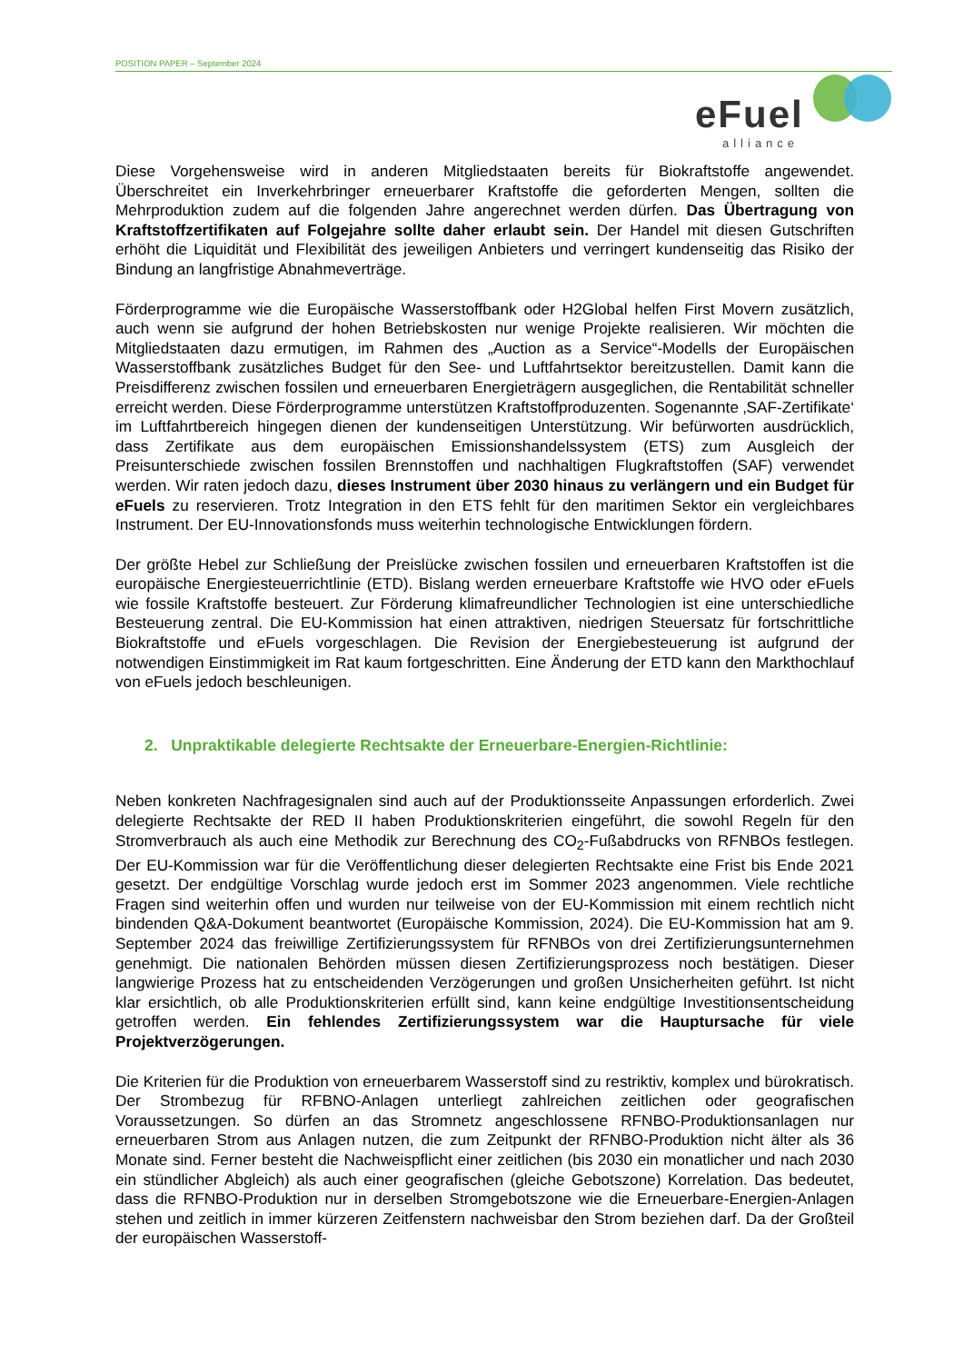POSITION PAPER – September 2024
eFuel
alliance
Diese Vorgehensweise wird in anderen Mitgliedstaaten bereits für Biokraftstoffe angewendet. Überschreitet ein Inverkehrbringer erneuerbarer Kraftstoffe die geforderten Mengen, sollten die Mehrproduktion zudem auf die folgenden Jahre angerechnet werden dürfen. Das Übertragung von Kraftstoffzertifikaten auf Folgejahre sollte daher erlaubt sein. Der Handel mit diesen Gutschriften erhöht die Liquidität und Flexibilität des jeweiligen Anbieters und verringert kundenseitig das Risiko der Bindung an langfristige Abnahmeverträge.
Förderprogramme wie die Europäische Wasserstoffbank oder H2Global helfen First Movern zusätzlich, auch wenn sie aufgrund der hohen Betriebskosten nur wenige Projekte realisieren. Wir möchten die Mitgliedstaaten dazu ermutigen, im Rahmen des „Auction as a Service“-Modells der Europäischen Wasserstoffbank zusätzliches Budget für den See- und Luftfahrtsektor bereitzustellen. Damit kann die Preisdifferenz zwischen fossilen und erneuerbaren Energieträgern ausgeglichen, die Rentabilität schneller erreicht werden. Diese Förderprogramme unterstützen Kraftstoffproduzenten. Sogenannte ‚SAF-Zertifikate‘ im Luftfahrtbereich hingegen dienen der kundenseitigen Unterstützung. Wir befürworten ausdrücklich, dass Zertifikate aus dem europäischen Emissionshandelssystem (ETS) zum Ausgleich der Preisunterschiede zwischen fossilen Brennstoffen und nachhaltigen Flugkraftstoffen (SAF) verwendet werden. Wir raten jedoch dazu, dieses Instrument über 2030 hinaus zu verlängern und ein Budget für eFuels zu reservieren. Trotz Integration in den ETS fehlt für den maritimen Sektor ein vergleichbares Instrument. Der EU-Innovationsfonds muss weiterhin technologische Entwicklungen fördern.
Der größte Hebel zur Schließung der Preislücke zwischen fossilen und erneuerbaren Kraftstoffen ist die europäische Energiesteuerrichtlinie (ETD). Bislang werden erneuerbare Kraftstoffe wie HVO oder eFuels wie fossile Kraftstoffe besteuert. Zur Förderung klimafreundlicher Technologien ist eine unterschiedliche Besteuerung zentral. Die EU-Kommission hat einen attraktiven, niedrigen Steuersatz für fortschrittliche Biokraftstoffe und eFuels vorgeschlagen. Die Revision der Energiebesteuerung ist aufgrund der notwendigen Einstimmigkeit im Rat kaum fortgeschritten. Eine Änderung der ETD kann den Markthochlauf von eFuels jedoch beschleunigen.
2. Unpraktikable delegierte Rechtsakte der Erneuerbare-Energien-Richtlinie:
Neben konkreten Nachfragesignalen sind auch auf der Produktionsseite Anpassungen erforderlich. Zwei delegierte Rechtsakte der RED II haben Produktionskriterien eingeführt, die sowohl Regeln für den Stromverbrauch als auch eine Methodik zur Berechnung des CO<sub>2</sub>-Fußabdrucks von RFNBOs festlegen. Der EU-Kommission war für die Veröffentlichung dieser delegierten Rechtsakte eine Frist bis Ende 2021 gesetzt. Der endgültige Vorschlag wurde jedoch erst im Sommer 2023 angenommen. Viele rechtliche Fragen sind weiterhin offen und wurden nur teilweise von der EU-Kommission mit einem rechtlich nicht bindenden Q&A-Dokument beantwortet (Europäische Kommission, 2024). Die EU-Kommission hat am 9. September 2024 das freiwillige Zertifizierungssystem für RFNBOs von drei Zertifizierungsunternehmen genehmigt. Die nationalen Behörden müssen diesen Zertifizierungsprozess noch bestätigen. Dieser langwierige Prozess hat zu entscheidenden Verzögerungen und großen Unsicherheiten geführt. Ist nicht klar ersichtlich, ob alle Produktionskriterien erfüllt sind, kann keine endgültige Investitionsentscheidung getroffen werden. Ein fehlendes Zertifizierungssystem war die Hauptursache für viele Projektverzögerungen.
Die Kriterien für die Produktion von erneuerbarem Wasserstoff sind zu restriktiv, komplex und bürokratisch. Der Strombezug für RFBNO-Anlagen unterliegt zahlreichen zeitlichen oder geografischen Voraussetzungen. So dürfen an das Stromnetz angeschlossene RFNBO-Produktionsanlagen nur erneuerbaren Strom aus Anlagen nutzen, die zum Zeitpunkt der RFNBO-Produktion nicht älter als 36 Monate sind. Ferner besteht die Nachweispflicht einer zeitlichen (bis 2030 ein monatlicher und nach 2030 ein stündlicher Abgleich) als auch einer geografischen (gleiche Gebotszone) Korrelation. Das bedeutet, dass die RFNBO-Produktion nur in derselben Stromgebotszone wie die Erneuerbare-Energien-Anlagen stehen und zeitlich in immer kürzeren Zeitfenstern nachweisbar den Strom beziehen darf. Da der Großteil der europäischen Wasserstoff-